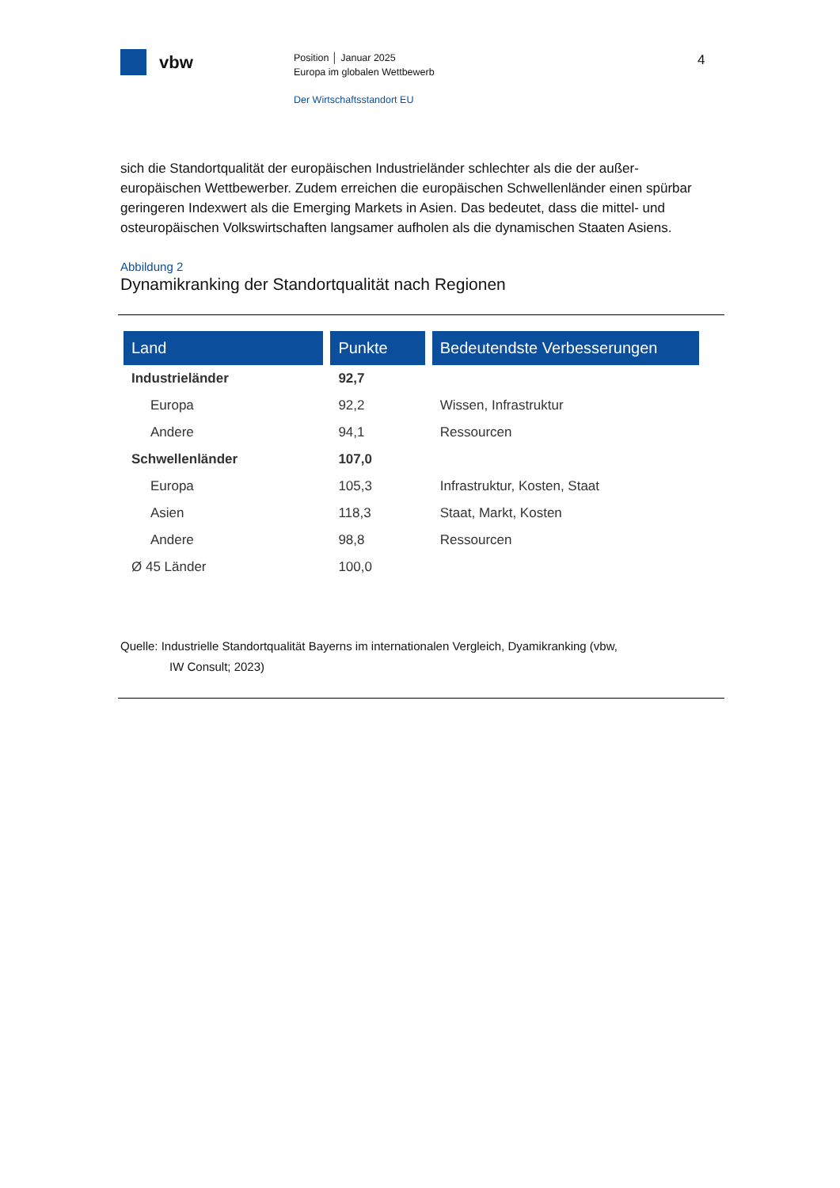vbw
Position │ Januar 2025
Europa im globalen Wettbewerb
Der Wirtschaftsstandort EU
4
sich die Standortqualität der europäischen Industrieländer schlechter als die der außer-europäischen Wettbewerber. Zudem erreichen die europäischen Schwellenländer einen spürbar geringeren Indexwert als die Emerging Markets in Asien. Das bedeutet, dass die mittel- und osteuropäischen Volkswirtschaften langsamer aufholen als die dynamischen Staaten Asiens.
Abbildung 2
Dynamikranking der Standortqualität nach Regionen
| Land | Punkte | Bedeutendste Verbesserungen |
| --- | --- | --- |
| Industrieländer | 92,7 | |
| Europa | 92,2 | Wissen, Infrastruktur |
| Andere | 94,1 | Ressourcen |
| Schwellenländer | 107,0 | |
| Europa | 105,3 | Infrastruktur, Kosten, Staat |
| Asien | 118,3 | Staat, Markt, Kosten |
| Andere | 98,8 | Ressourcen |
| Ø 45 Länder | 100,0 | |
Quelle: Industrielle Standortqualität Bayerns im internationalen Vergleich, Dyamikranking (vbw,
IW Consult; 2023)